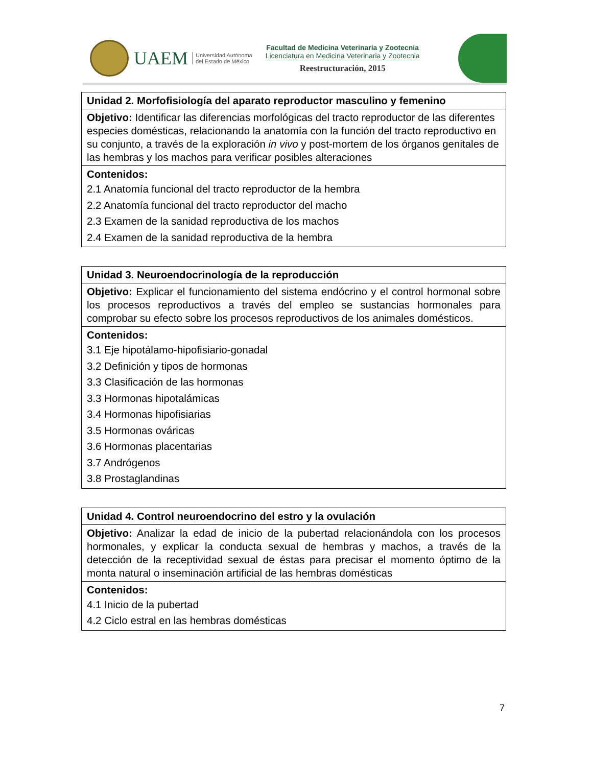UAEM
Universidad Autónoma
del Estado de México
Facultad de Medicina Veterinaria y Zootecnia
Licenciatura en Medicina Veterinaria y Zootecnia
Reestructuración, 2015
| Unidad 2. Morfofisiología del aparato reproductor masculino y femenino |
| Objetivo: Identificar las diferencias morfológicas del tracto reproductor de las diferentes especies domésticas, relacionando la anatomía con la función del tracto reproductivo en su conjunto, a través de la exploración in vivo y post-mortem de los órganos genitales de las hembras y los machos para verificar posibles alteraciones |
| Contenidos: 2.1 Anatomía funcional del tracto reproductor de la hembra 2.2 Anatomía funcional del tracto reproductor del macho 2.3 Examen de la sanidad reproductiva de los machos 2.4 Examen de la sanidad reproductiva de la hembra |
| Unidad 3. Neuroendocrinología de la reproducción |
| Objetivo: Explicar el funcionamiento del sistema endócrino y el control hormonal sobre los procesos reproductivos a través del empleo se sustancias hormonales para comprobar su efecto sobre los procesos reproductivos de los animales domésticos. |
| Contenidos: 3.1 Eje hipotálamo-hipofisiario-gonadal 3.2 Definición y tipos de hormonas 3.3 Clasificación de las hormonas 3.3 Hormonas hipotalámicas 3.4 Hormonas hipofisiarias 3.5 Hormonas ováricas 3.6 Hormonas placentarias 3.7 Andrógenos 3.8 Prostaglandinas |
| Unidad 4. Control neuroendocrino del estro y la ovulación |
| Objetivo: Analizar la edad de inicio de la pubertad relacionándola con los procesos hormonales, y explicar la conducta sexual de hembras y machos, a través de la detección de la receptividad sexual de éstas para precisar el momento óptimo de la monta natural o inseminación artificial de las hembras domésticas |
| Contenidos: 4.1 Inicio de la pubertad 4.2 Ciclo estral en las hembras domésticas |
7